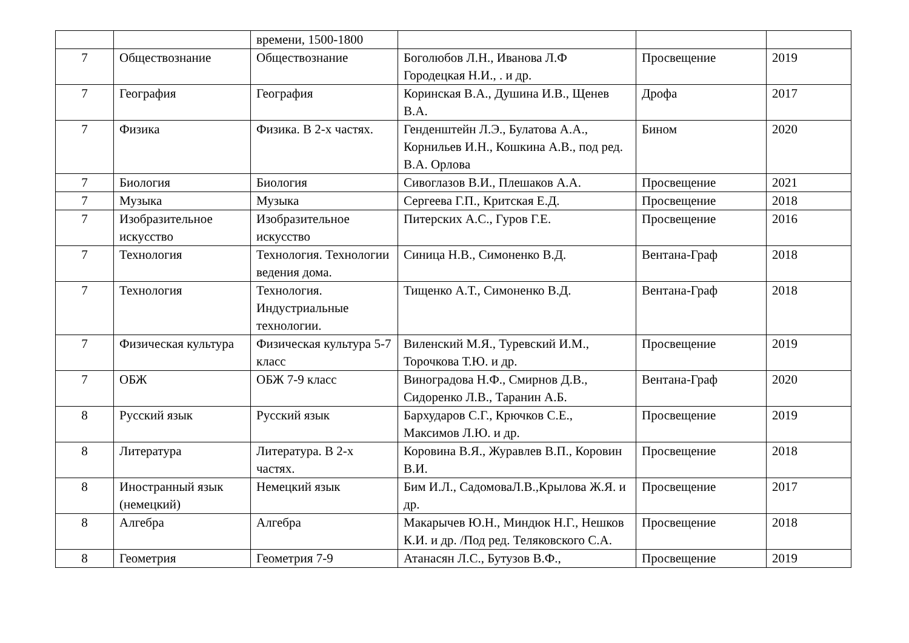| | | времени, 1500-1800 | | | |
| 7 | Обществознание | Обществознание | Боголюбов Л.Н., Иванова Л.Ф Городецкая Н.И., . и др. | Просвещение | 2019 |
| 7 | География | География | Коринская В.А., Душина И.В., Щенев В.А. | Дрофа | 2017 |
| 7 | Физика | Физика. В 2-х частях. | Генденштейн Л.Э., Булатова А.А., Корнильев И.Н., Кошкина А.В., под ред. В.А. Орлова | Бином | 2020 |
| 7 | Биология | Биология | Сивоглазов В.И., Плешаков А.А. | Просвещение | 2021 |
| 7 | Музыка | Музыка | Сергеева Г.П., Критская Е.Д. | Просвещение | 2018 |
| 7 | Изобразительное искусство | Изобразительное искусство | Питерских А.С., Гуров Г.Е. | Просвещение | 2016 |
| 7 | Технология | Технология. Технологии ведения дома. | Синица Н.В., Симоненко В.Д. | Вентана-Граф | 2018 |
| 7 | Технология | Технология. Индустриальные технологии. | Тищенко А.Т., Симоненко В.Д. | Вентана-Граф | 2018 |
| 7 | Физическая культура | Физическая культура 5-7 класс | Виленский М.Я., Туревский И.М., Торочкова Т.Ю. и др. | Просвещение | 2019 |
| 7 | ОБЖ | ОБЖ 7-9 класс | Виноградова Н.Ф., Смирнов Д.В., Сидоренко Л.В., Таранин А.Б. | Вентана-Граф | 2020 |
| 8 | Русский язык | Русский язык | Бархударов С.Г., Крючков С.Е., Максимов Л.Ю. и др. | Просвещение | 2019 |
| 8 | Литература | Литература. В 2-х частях. | Коровина В.Я., Журавлев В.П., Коровин В.И. | Просвещение | 2018 |
| 8 | Иностранный язык (немецкий) | Немецкий язык | Бим И.Л., СадомоваЛ.В.,Крылова Ж.Я. и др. | Просвещение | 2017 |
| 8 | Алгебра | Алгебра | Макарычев Ю.Н., Миндюк Н.Г., Нешков К.И. и др. /Под ред. Теляковского С.А. | Просвещение | 2018 |
| 8 | Геометрия | Геометрия 7-9 | Атанасян Л.С., Бутузов В.Ф., | Просвещение | 2019 |